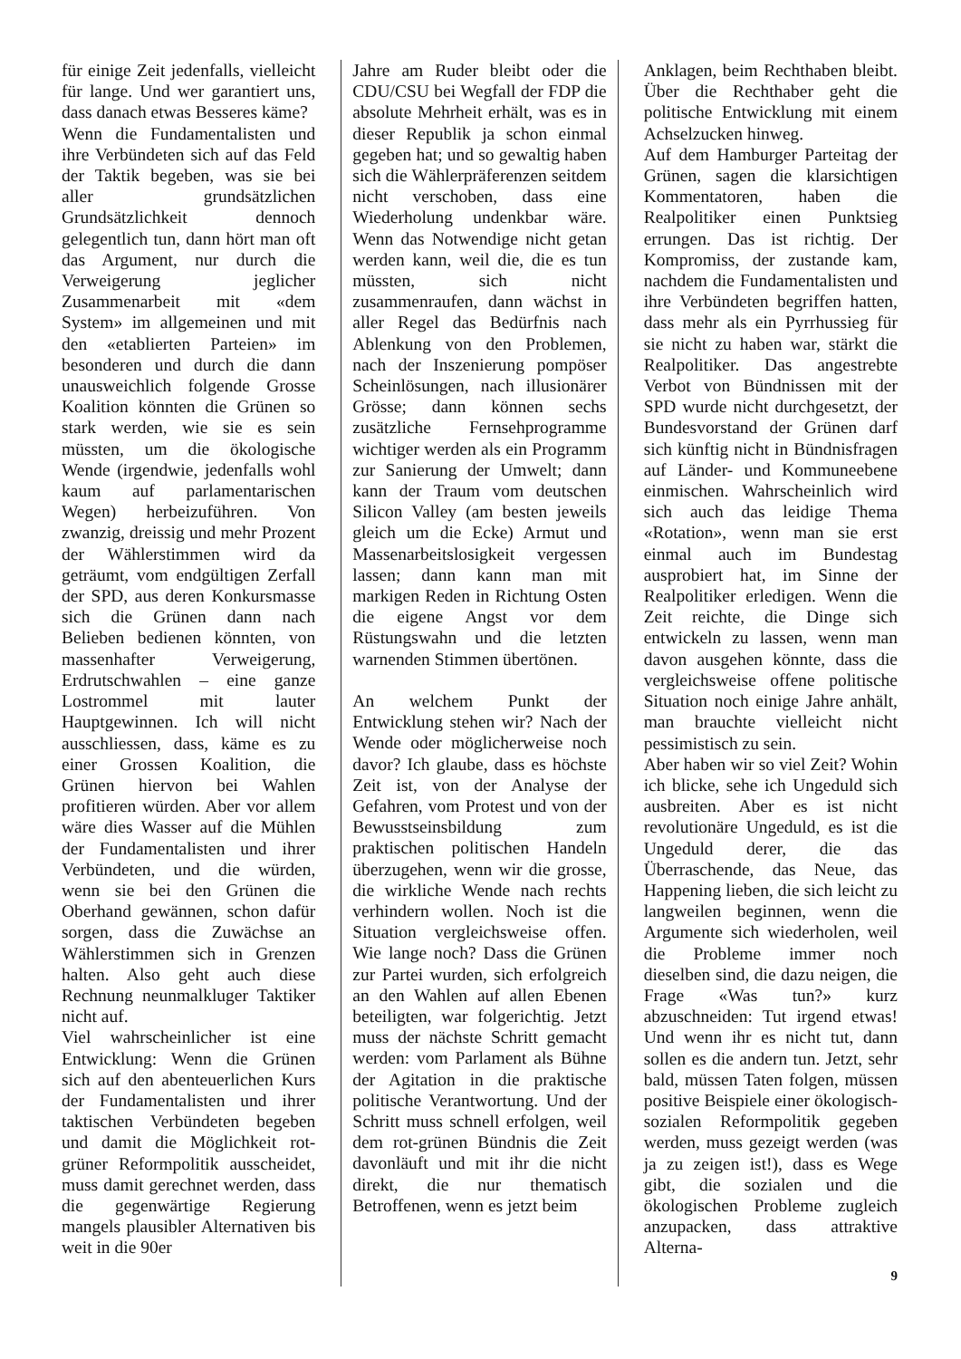für einige Zeit jedenfalls, vielleicht für lange. Und wer garantiert uns, dass danach etwas Besseres käme?
Wenn die Fundamentalisten und ihre Verbündeten sich auf das Feld der Taktik begeben, was sie bei aller grundsätzlichen Grundsätzlichkeit dennoch gelegentlich tun, dann hört man oft das Argument, nur durch die Verweigerung jeglicher Zusammenarbeit mit «dem System» im allgemeinen und mit den «etablierten Parteien» im besonderen und durch die dann unausweichlich folgende Grosse Koalition könnten die Grünen so stark werden, wie sie es sein müssten, um die ökologische Wende (irgendwie, jedenfalls wohl kaum auf parlamentarischen Wegen) herbeizuführen. Von zwanzig, dreissig und mehr Prozent der Wählerstimmen wird da geträumt, vom endgültigen Zerfall der SPD, aus deren Konkursmasse sich die Grünen dann nach Belieben bedienen könnten, von massenhafter Verweigerung, Erdrutschwahlen – eine ganze Lostrommel mit lauter Hauptgewinnen. Ich will nicht ausschliessen, dass, käme es zu einer Grossen Koalition, die Grünen hiervon bei Wahlen profitieren würden. Aber vor allem wäre dies Wasser auf die Mühlen der Fundamentalisten und ihrer Verbündeten, und die würden, wenn sie bei den Grünen die Oberhand gewännen, schon dafür sorgen, dass die Zuwächse an Wählerstimmen sich in Grenzen halten. Also geht auch diese Rechnung neunmalkluger Taktiker nicht auf.
Viel wahrscheinlicher ist eine Entwicklung: Wenn die Grünen sich auf den abenteuerlichen Kurs der Fundamentalisten und ihrer taktischen Verbündeten begeben und damit die Möglichkeit rot-grüner Reformpolitik ausscheidet, muss damit gerechnet werden, dass die gegenwärtige Regierung mangels plausibler Alternativen bis weit in die 90er
Jahre am Ruder bleibt oder die CDU/CSU bei Wegfall der FDP die absolute Mehrheit erhält, was es in dieser Republik ja schon einmal gegeben hat; und so gewaltig haben sich die Wählerpräferenzen seitdem nicht verschoben, dass eine Wiederholung undenkbar wäre. Wenn das Notwendige nicht getan werden kann, weil die, die es tun müssten, sich nicht zusammenraufen, dann wächst in aller Regel das Bedürfnis nach Ablenkung von den Problemen, nach der Inszenierung pompöser Scheinlösungen, nach illusionärer Grösse; dann können sechs zusätzliche Fernsehprogramme wichtiger werden als ein Programm zur Sanierung der Umwelt; dann kann der Traum vom deutschen Silicon Valley (am besten jeweils gleich um die Ecke) Armut und Massenarbeitslosigkeit vergessen lassen; dann kann man mit markigen Reden in Richtung Osten die eigene Angst vor dem Rüstungswahn und die letzten warnenden Stimmen übertönen.
An welchem Punkt der Entwicklung stehen wir? Nach der Wende oder möglicherweise noch davor? Ich glaube, dass es höchste Zeit ist, von der Analyse der Gefahren, vom Protest und von der Bewusstseinsbildung zum praktischen politischen Handeln überzugehen, wenn wir die grosse, die wirkliche Wende nach rechts verhindern wollen. Noch ist die Situation vergleichsweise offen. Wie lange noch? Dass die Grünen zur Partei wurden, sich erfolgreich an den Wahlen auf allen Ebenen beteiligten, war folgerichtig. Jetzt muss der nächste Schritt gemacht werden: vom Parlament als Bühne der Agitation in die praktische politische Verantwortung. Und der Schritt muss schnell erfolgen, weil dem rot-grünen Bündnis die Zeit davonläuft und mit ihr die nicht direkt, die nur thematisch Betroffenen, wenn es jetzt beim
Anklagen, beim Rechthaben bleibt. Über die Rechthaber geht die politische Entwicklung mit einem Achselzucken hinweg.
Auf dem Hamburger Parteitag der Grünen, sagen die klarsichtigen Kommentatoren, haben die Realpolitiker einen Punktsieg errungen. Das ist richtig. Der Kompromiss, der zustande kam, nachdem die Fundamentalisten und ihre Verbündeten begriffen hatten, dass mehr als ein Pyrrhussieg für sie nicht zu haben war, stärkt die Realpolitiker. Das angestrebte Verbot von Bündnissen mit der SPD wurde nicht durchgesetzt, der Bundesvorstand der Grünen darf sich künftig nicht in Bündnisfragen auf Länder- und Kommuneebene einmischen. Wahrscheinlich wird sich auch das leidige Thema «Rotation», wenn man sie erst einmal auch im Bundestag ausprobiert hat, im Sinne der Realpolitiker erledigen. Wenn die Zeit reichte, die Dinge sich entwickeln zu lassen, wenn man davon ausgehen könnte, dass die vergleichsweise offene politische Situation noch einige Jahre anhält, man brauchte vielleicht nicht pessimistisch zu sein.
Aber haben wir so viel Zeit? Wohin ich blicke, sehe ich Ungeduld sich ausbreiten. Aber es ist nicht revolutionäre Ungeduld, es ist die Ungeduld derer, die das Überraschende, das Neue, das Happening lieben, die sich leicht zu langweilen beginnen, wenn die Argumente sich wiederholen, weil die Probleme immer noch dieselben sind, die dazu neigen, die Frage «Was tun?» kurz abzuschneiden: Tut irgend etwas! Und wenn ihr es nicht tut, dann sollen es die andern tun. Jetzt, sehr bald, müssen Taten folgen, müssen positive Beispiele einer ökologisch-sozialen Reformpolitik gegeben werden, muss gezeigt werden (was ja zu zeigen ist!), dass es Wege gibt, die sozialen und die ökologischen Probleme zugleich anzupacken, dass attraktive Alterna-
9